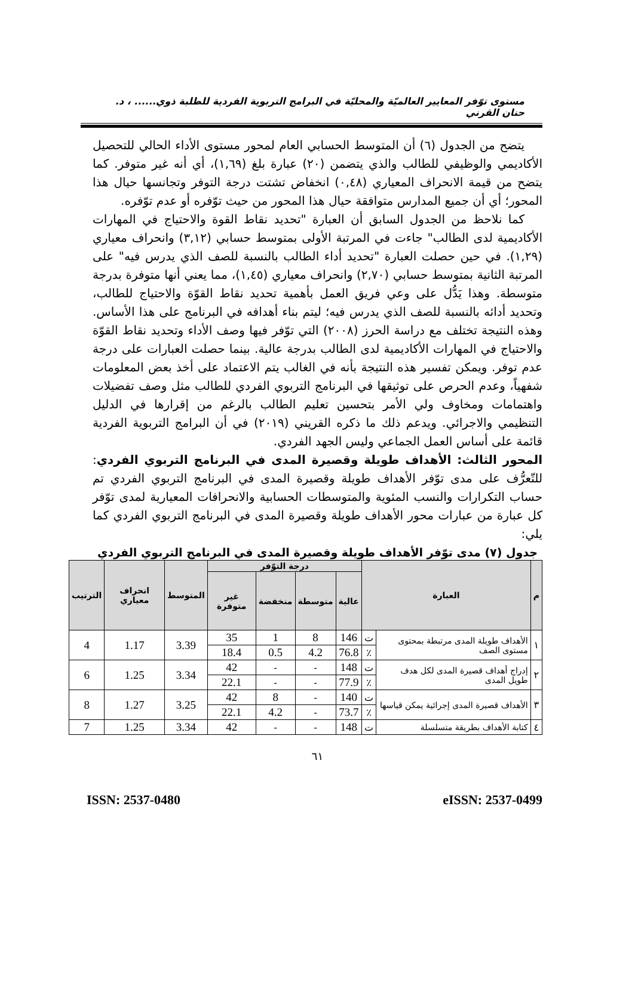مستوى توّفر المعايير العالميّة والمحليّة في البرامج التربوية الفردية للطلبة ذوي...... ، د. حنان القرني
يتضح من الجدول (٦) أن المتوسط الحسابي العام لمحور مستوى الأداء الحالي للتحصيل الأكاديمي والوظيفي للطالب والذي يتضمن (٢٠) عبارة بلغ (١,٦٩)، أي أنه غير متوفر. كما يتضح من قيمة الانحراف المعياري (٠,٤٨) انخفاض تشتت درجة التوفر وتجانسها حيال هذا المحور؛ أي أن جميع المدارس متوافقة حيال هذا المحور من حيث توّفره أو عدم توّفره.
كما نلاحظ من الجدول السابق أن العبارة "تحديد نقاط القوة والاحتياج في المهارات الأكاديمية لدى الطالب" جاءت في المرتبة الأولى بمتوسط حسابي (٣,١٢) وانحراف معياري (١,٢٩). في حين حصلت العبارة "تحديد أداء الطالب بالنسبة للصف الذي يدرس فيه" على المرتبة الثانية بمتوسط حسابي (٢,٧٠) وانحراف معياري (١,٤٥)، مما يعني أنها متوفرة بدرجة متوسطة. وهذا يَدُّل على وعي فريق العمل بأهمية تحديد نقاط القوّة والاحتياج للطالب، وتحديد أدائه بالنسبة للصف الذي يدرس فيه؛ ليتم بناء أهدافه في البرنامج على هذا الأساس. وهذه النتيجة تختلف مع دراسة الحرز (٢٠٠٨) التي توّفر فيها وصف الأداء وتحديد نقاط القوّة والاحتياج في المهارات الأكاديمية لدى الطالب بدرجة عالية. بينما حصلت العبارات على درجة عدم توفر. ويمكن تفسير هذه النتيجة بأنه في الغالب يتم الاعتماد على أخذ بعض المعلومات شفهياً، وعدم الحرص على توثيقها في البرنامج التربوي الفردي للطالب مثل وصف تفضيلات واهتمامات ومخاوف ولي الأمر بتحسين تعليم الطالب بالرغم من إقرارها في الدليل التنظيمي والاجرائي. ويدعم ذلك ما ذكره القريني (٢٠١٩) في أن البرامج التربوية الفردية قائمة على أساس العمل الجماعي وليس الجهد الفردي.
المحور الثالث: الأهداف طويلة وقصيرة المدى في البرنامج التربوي الفردي: للتّعرُّف على مدى توّفر الأهداف طويلة وقصيرة المدى في البرنامج التربوي الفردي تم حساب التكرارات والنسب المئوية والمتوسطات الحسابية والانحرافات المعيارية لمدى توّفر كل عبارة من عبارات محور الأهداف طويلة وقصيرة المدى في البرنامج التربوي الفردي كما يلي:
جدول (٧) مدى توّفر الأهداف طويلة وقصيرة المدى في البرنامج التربوي الفردي
| م | العبارة | | درجة التوّفر | | | | المتوسط | انحراف معياري | الترتيب |
| --- | --- | --- | --- | --- | --- | --- | --- | --- | --- |
| | | | عالية | متوسطة | منخفضة | غير متوفرة | | | |
| ١ | الأهداف طويلة المدى مرتبطة بمحتوى مستوى الصف | ت | 146 | 8 | 1 | 35 | 3.39 | 1.17 | 4 |
| | | ٪ | 76.8 | 4.2 | 0.5 | 18.4 | | | |
| ٢ | إدراج أهداف قصيرة المدى لكل هدف طويل المدى | ت | 148 | - | - | 42 | 3.34 | 1.25 | 6 |
| | | ٪ | 77.9 | - | - | 22.1 | | | |
| ٣ | الأهداف قصيرة المدى إجرائية يمكن قياسها | ت | 140 | - | 8 | 42 | 3.25 | 1.27 | 8 |
| | | ٪ | 73.7 | - | 4.2 | 22.1 | | | |
| ٤ | كتابة الأهداف بطريقة متسلسلة | ت | 148 | - | - | 42 | 3.34 | 1.25 | 7 |
٦١
ISSN: 2537-0480 eISSN: 2537-0499